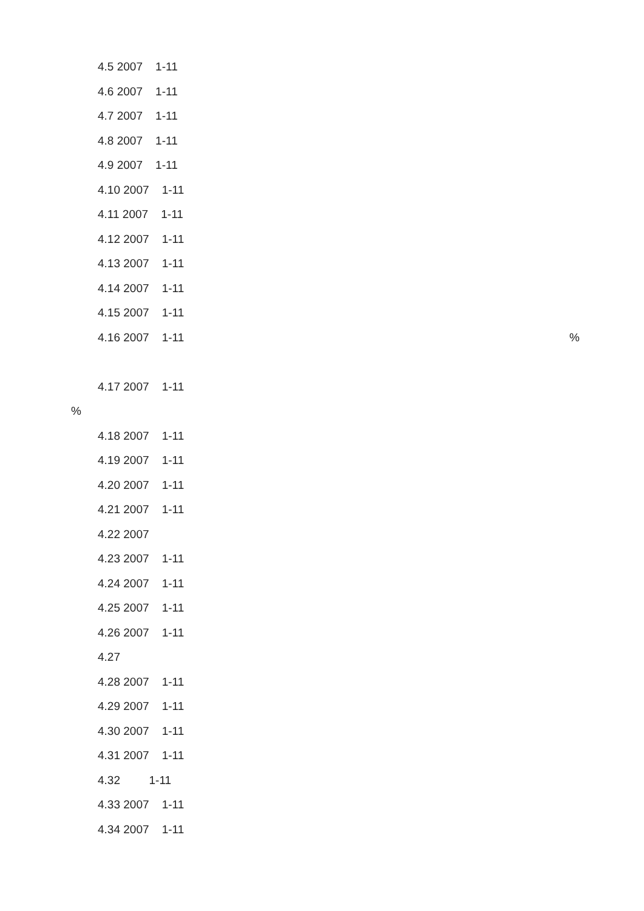4.5 2007 1-11
4.6 2007 1-11
4.7 2007 1-11
4.8 2007 1-11
4.9 2007 1-11
4.10 2007 1-11
4.11 2007 1-11
4.12 2007 1-11
4.13 2007 1-11
4.14 2007 1-11
4.15 2007 1-11
4.16 2007 1-11 %
4.17 2007 1-11
%
4.18 2007 1-11
4.19 2007 1-11
4.20 2007 1-11
4.21 2007 1-11
4.22 2007
4.23 2007 1-11
4.24 2007 1-11
4.25 2007 1-11
4.26 2007 1-11
4.27
4.28 2007 1-11
4.29 2007 1-11
4.30 2007 1-11
4.31 2007 1-11
4.32 1-11
4.33 2007 1-11
4.34 2007 1-11